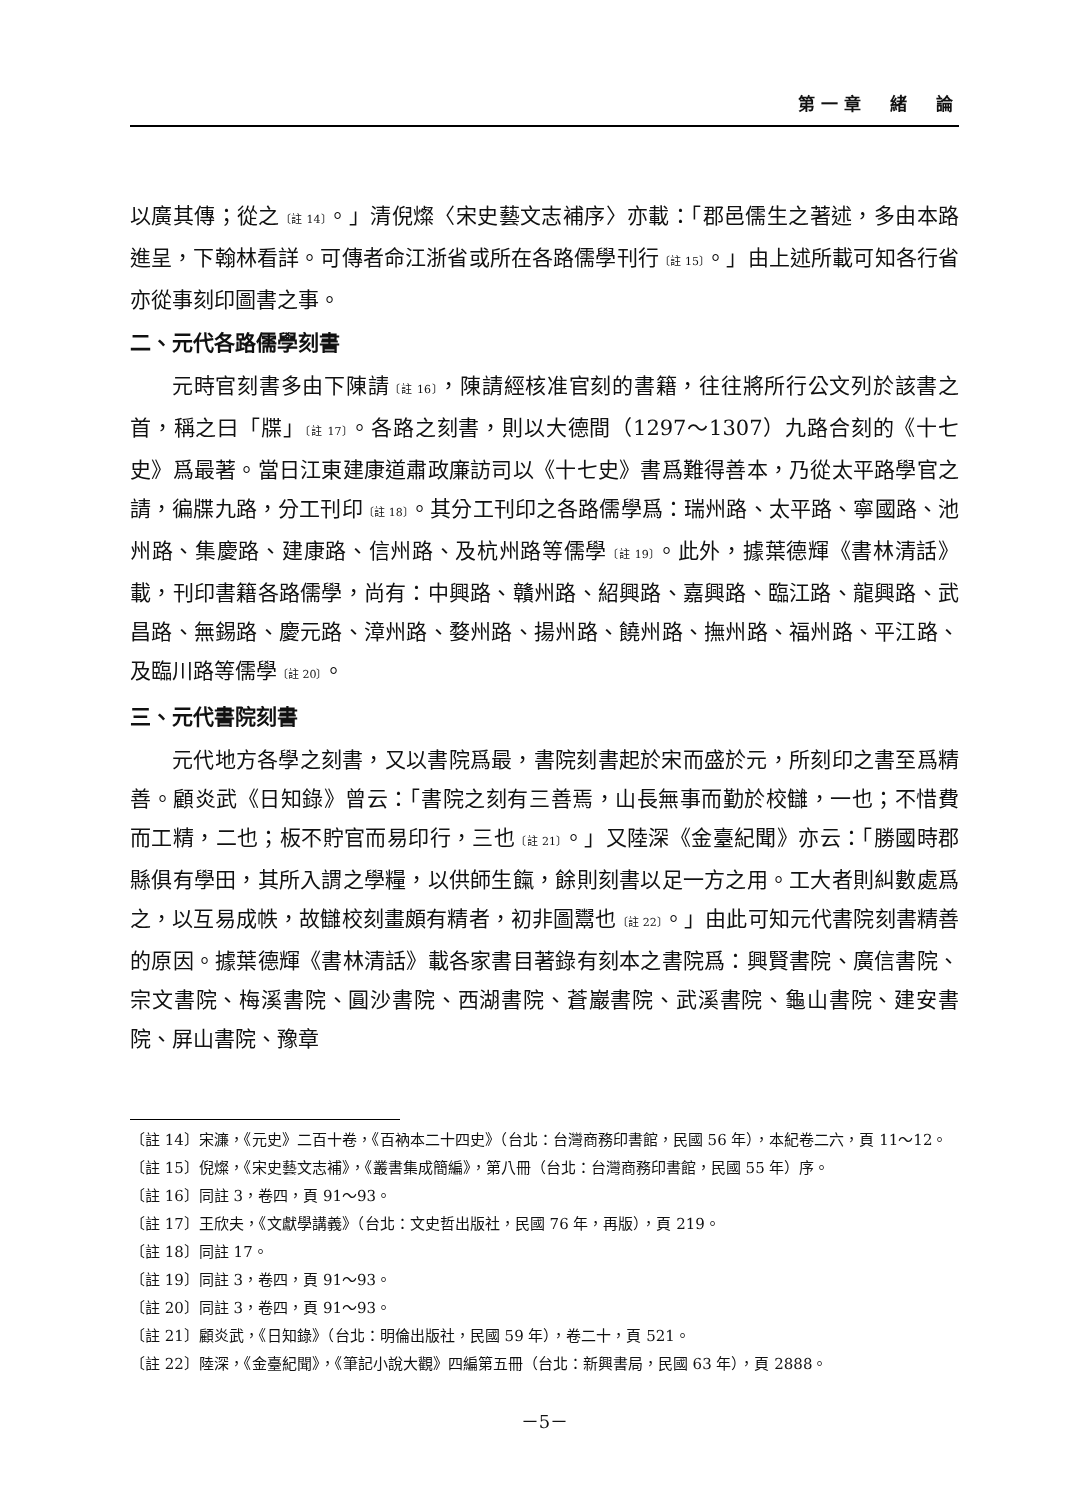第一章　緒　論
以廣其傳；從之〔註 14〕。」清倪燦〈宋史藝文志補序〉亦載：「郡邑儒生之著述，多由本路進呈，下翰林看詳。可傳者命江浙省或所在各路儒學刊行〔註 15〕。」由上述所載可知各行省亦從事刻印圖書之事。
二、元代各路儒學刻書
元時官刻書多由下陳請〔註 16〕，陳請經核准官刻的書籍，往往將所行公文列於該書之首，稱之曰「牒」〔註 17〕。各路之刻書，則以大德間（1297～1307）九路合刻的《十七史》爲最著。當日江東建康道肅政廉訪司以《十七史》書爲難得善本，乃從太平路學官之請，徧牒九路，分工刊印〔註 18〕。其分工刊印之各路儒學爲：瑞州路、太平路、寧國路、池州路、集慶路、建康路、信州路、及杭州路等儒學〔註 19〕。此外，據葉德輝《書林清話》載，刊印書籍各路儒學，尚有：中興路、贛州路、紹興路、嘉興路、臨江路、龍興路、武昌路、無錫路、慶元路、漳州路、婺州路、揚州路、饒州路、撫州路、福州路、平江路、及臨川路等儒學〔註 20〕。
三、元代書院刻書
元代地方各學之刻書，又以書院爲最，書院刻書起於宋而盛於元，所刻印之書至爲精善。顧炎武《日知錄》曾云：「書院之刻有三善焉，山長無事而勤於校讎，一也；不惜費而工精，二也；板不貯官而易印行，三也〔註 21〕。」又陸深《金臺紀聞》亦云：「勝國時郡縣俱有學田，其所入謂之學糧，以供師生餼，餘則刻書以足一方之用。工大者則糾數處爲之，以互易成帙，故讎校刻畫頗有精者，初非圖鬻也〔註 22〕。」由此可知元代書院刻書精善的原因。據葉德輝《書林清話》載各家書目著錄有刻本之書院爲：興賢書院、廣信書院、宗文書院、梅溪書院、圓沙書院、西湖書院、蒼巖書院、武溪書院、龜山書院、建安書院、屏山書院、豫章
〔註 14〕宋濂，《元史》二百十卷，《百衲本二十四史》（台北：台灣商務印書館，民國 56 年），本紀卷二六，頁 11～12。
〔註 15〕倪燦，《宋史藝文志補》，《叢書集成簡編》，第八冊（台北：台灣商務印書館，民國 55 年）序。
〔註 16〕同註 3，卷四，頁 91～93。
〔註 17〕王欣夫，《文獻學講義》（台北：文史哲出版社，民國 76 年，再版），頁 219。
〔註 18〕同註 17。
〔註 19〕同註 3，卷四，頁 91～93。
〔註 20〕同註 3，卷四，頁 91～93。
〔註 21〕顧炎武，《日知錄》（台北：明倫出版社，民國 59 年），卷二十，頁 521。
〔註 22〕陸深，《金臺紀聞》，《筆記小說大觀》四編第五冊（台北：新興書局，民國 63 年），頁 2888。
－5－